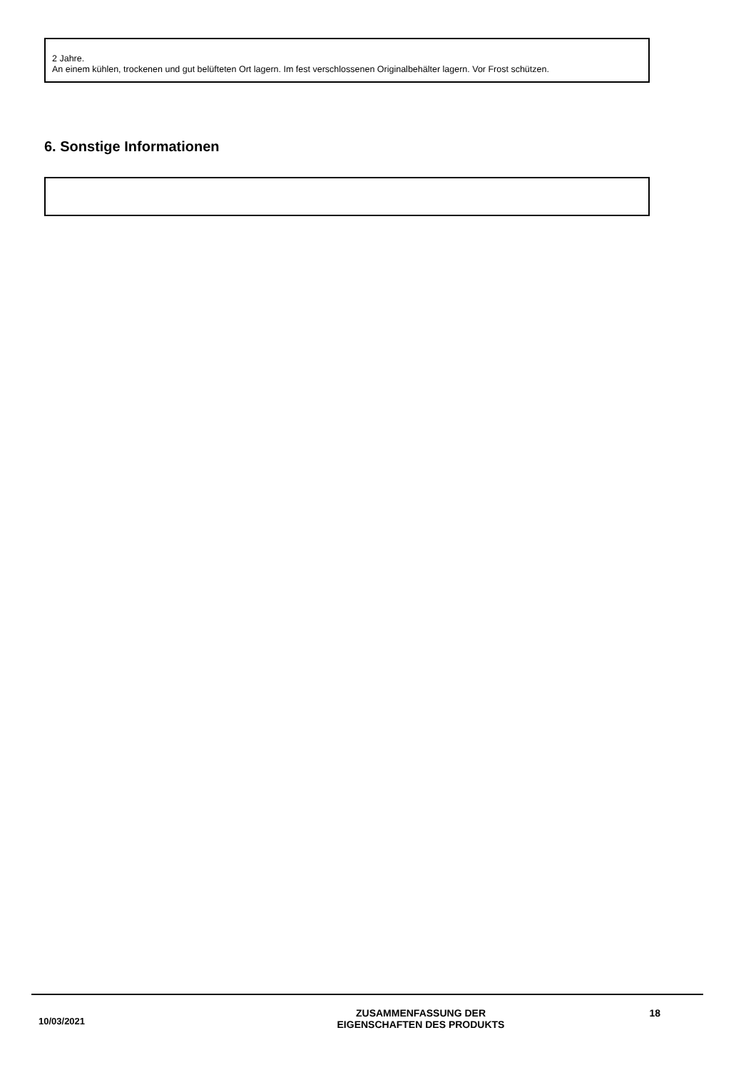2 Jahre.
An einem kühlen, trockenen und gut belüfteten Ort lagern. Im fest verschlossenen Originalbehälter lagern. Vor Frost schützen.
.
6. Sonstige Informationen
10/03/2021
ZUSAMMENFASSUNG DER
EIGENSCHAFTEN DES PRODUKTS
18